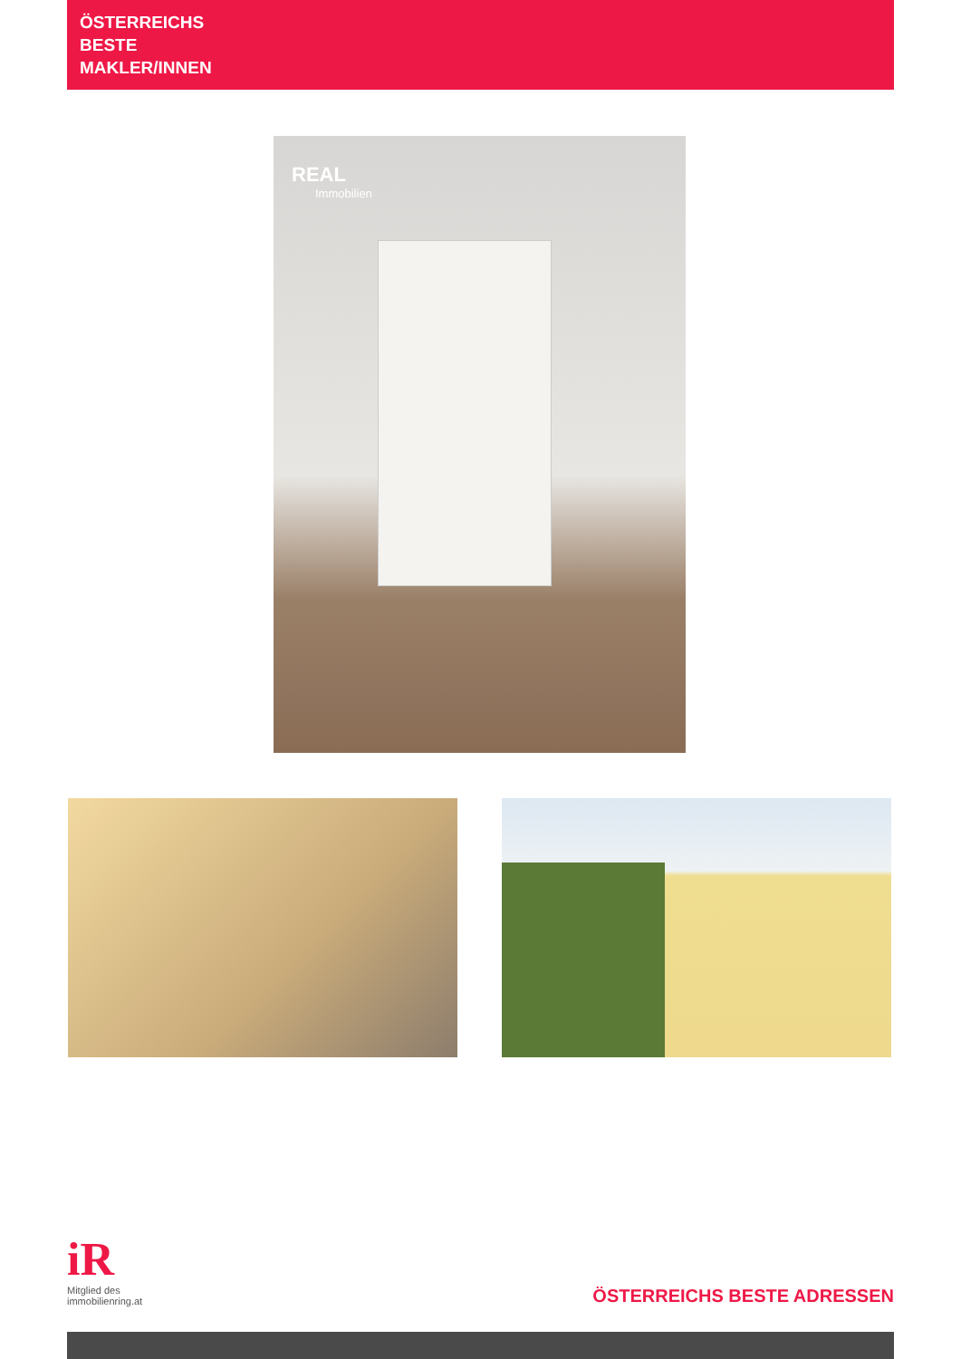ÖSTERREICHS
BESTE
MAKLER/INNEN
REAL
Immobilien
iR
Mitglied des
immobilienring.at
ÖSTERREICHS BESTE ADRESSEN